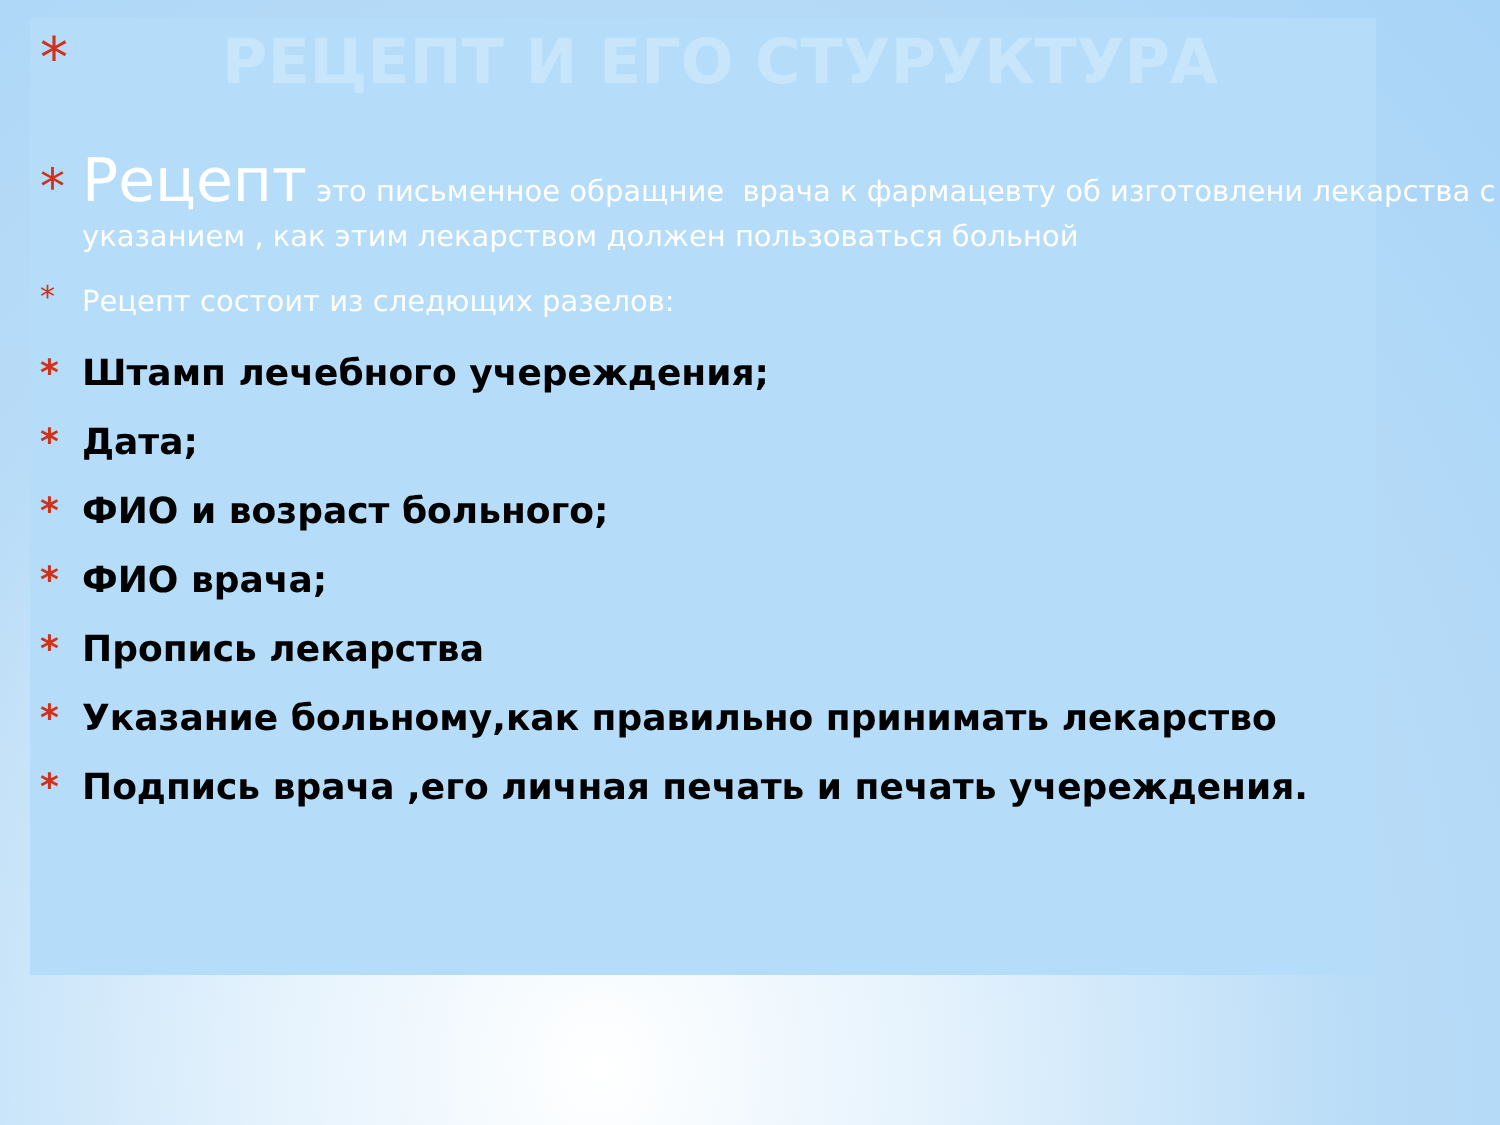* РЕЦЕПТ И ЕГО СТУРУКТУРА
*
Рецепт это письменное обращние врача к фармацевту об изготовлени лекарства с указанием , как этим лекарством должен пользоваться больной
*
Рецепт состоит из следющих разелов:
* Штамп лечебного учереждения;
* Дата;
* ФИО и возраст больного;
* ФИО врача;
* Пропись лекарства
* Указание больному,как правильно принимать лекарство
* Подпись врача ,его личная печать и печать учереждения.